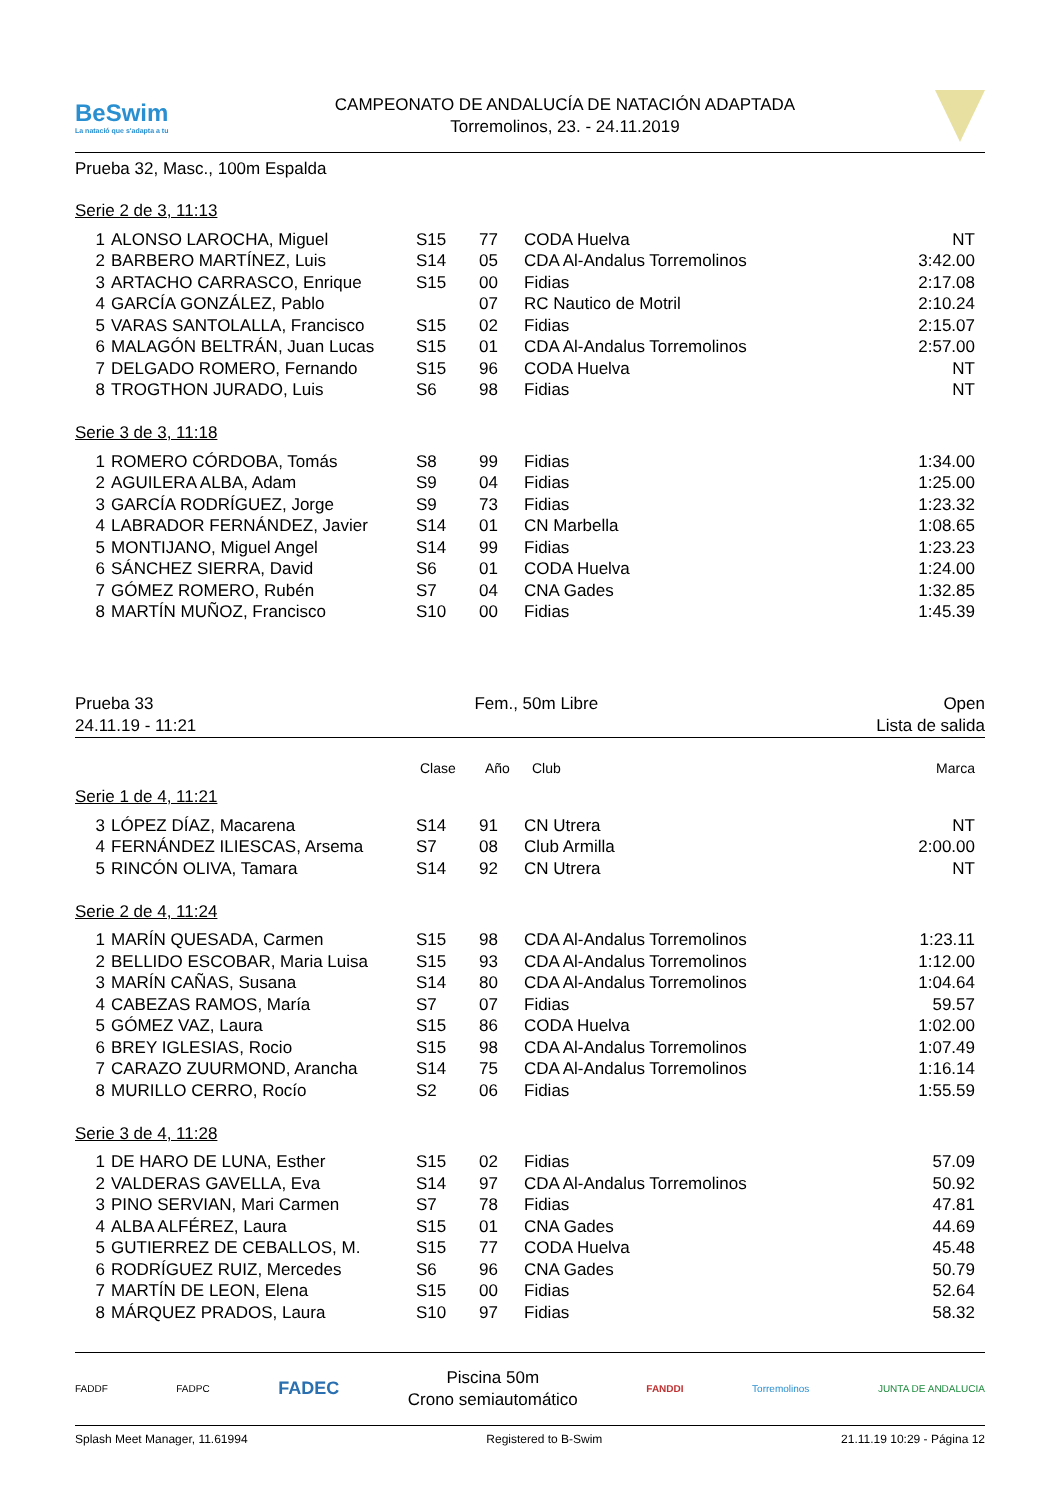BeSwim
La natació que s'adapta a tu
CAMPEONATO DE ANDALUCÍA DE NATACIÓN ADAPTADA
Torremolinos, 23. - 24.11.2019
Prueba 32, Masc., 100m Espalda
Serie 2 de 3, 11:13
| 1 | ALONSO LAROCHA, Miguel | S15 | 77 | CODA Huelva | NT |
| 2 | BARBERO MARTÍNEZ, Luis | S14 | 05 | CDA Al-Andalus Torremolinos | 3:42.00 |
| 3 | ARTACHO CARRASCO, Enrique | S15 | 00 | Fidias | 2:17.08 |
| 4 | GARCÍA GONZÁLEZ, Pablo | | 07 | RC Nautico de Motril | 2:10.24 |
| 5 | VARAS SANTOLALLA, Francisco | S15 | 02 | Fidias | 2:15.07 |
| 6 | MALAGÓN BELTRÁN, Juan Lucas | S15 | 01 | CDA Al-Andalus Torremolinos | 2:57.00 |
| 7 | DELGADO ROMERO, Fernando | S15 | 96 | CODA Huelva | NT |
| 8 | TROGTHON JURADO, Luis | S6 | 98 | Fidias | NT |
Serie 3 de 3, 11:18
| 1 | ROMERO CÓRDOBA, Tomás | S8 | 99 | Fidias | 1:34.00 |
| 2 | AGUILERA ALBA, Adam | S9 | 04 | Fidias | 1:25.00 |
| 3 | GARCÍA RODRÍGUEZ, Jorge | S9 | 73 | Fidias | 1:23.32 |
| 4 | LABRADOR FERNÁNDEZ, Javier | S14 | 01 | CN Marbella | 1:08.65 |
| 5 | MONTIJANO, Miguel Angel | S14 | 99 | Fidias | 1:23.23 |
| 6 | SÁNCHEZ SIERRA, David | S6 | 01 | CODA Huelva | 1:24.00 |
| 7 | GÓMEZ ROMERO, Rubén | S7 | 04 | CNA Gades | 1:32.85 |
| 8 | MARTÍN MUÑOZ, Francisco | S10 | 00 | Fidias | 1:45.39 |
Prueba 33
24.11.19 - 11:21
Fem., 50m Libre Open
Lista de salida
| | | Clase | Año | Club | Marca |
| --- | --- | --- | --- | --- | --- |
Serie 1 de 4, 11:21
| 3 | LÓPEZ DÍAZ, Macarena | S14 | 91 | CN Utrera | NT |
| 4 | FERNÁNDEZ ILIESCAS, Arsema | S7 | 08 | Club Armilla | 2:00.00 |
| 5 | RINCÓN OLIVA, Tamara | S14 | 92 | CN Utrera | NT |
Serie 2 de 4, 11:24
| 1 | MARÍN QUESADA, Carmen | S15 | 98 | CDA Al-Andalus Torremolinos | 1:23.11 |
| 2 | BELLIDO ESCOBAR, Maria Luisa | S15 | 93 | CDA Al-Andalus Torremolinos | 1:12.00 |
| 3 | MARÍN CAÑAS, Susana | S14 | 80 | CDA Al-Andalus Torremolinos | 1:04.64 |
| 4 | CABEZAS RAMOS, María | S7 | 07 | Fidias | 59.57 |
| 5 | GÓMEZ VAZ, Laura | S15 | 86 | CODA Huelva | 1:02.00 |
| 6 | BREY IGLESIAS, Rocio | S15 | 98 | CDA Al-Andalus Torremolinos | 1:07.49 |
| 7 | CARAZO ZUURMOND, Arancha | S14 | 75 | CDA Al-Andalus Torremolinos | 1:16.14 |
| 8 | MURILLO CERRO, Rocío | S2 | 06 | Fidias | 1:55.59 |
Serie 3 de 4, 11:28
| 1 | DE HARO DE LUNA, Esther | S15 | 02 | Fidias | 57.09 |
| 2 | VALDERAS GAVELLA, Eva | S14 | 97 | CDA Al-Andalus Torremolinos | 50.92 |
| 3 | PINO SERVIAN, Mari Carmen | S7 | 78 | Fidias | 47.81 |
| 4 | ALBA ALFÉREZ, Laura | S15 | 01 | CNA Gades | 44.69 |
| 5 | GUTIERREZ DE CEBALLOS, M. | S15 | 77 | CODA Huelva | 45.48 |
| 6 | RODRÍGUEZ RUIZ, Mercedes | S6 | 96 | CNA Gades | 50.79 |
| 7 | MARTÍN DE LEON, Elena | S15 | 00 | Fidias | 52.64 |
| 8 | MÁRQUEZ PRADOS, Laura | S10 | 97 | Fidias | 58.32 |
FADDF FADPC
FADEC
Piscina 50m
Crono semiautomático
FANDDI Torremolinos JUNTA DE ANDALUCIA
Splash Meet Manager, 11.61994 Registered to B-Swim 21.11.19 10:29 - Página 12